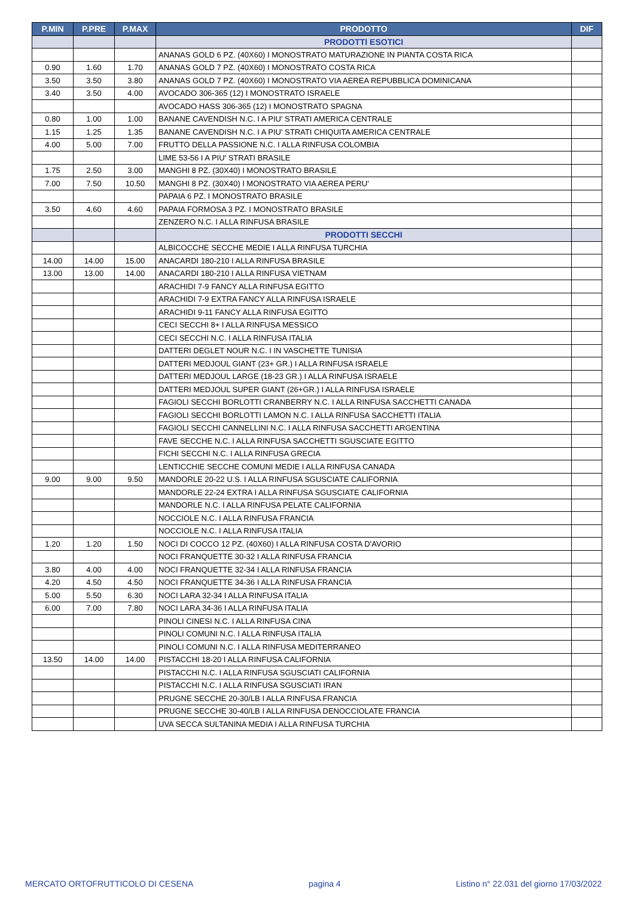| P.MIN | P.PRE | P.MAX | PRODOTTO | DIF |
| --- | --- | --- | --- | --- |
| | | | PRODOTTI ESOTICI | |
| | | | ANANAS GOLD 6 PZ. (40X60) I MONOSTRATO MATURAZIONE IN PIANTA COSTA RICA | |
| 0.90 | 1.60 | 1.70 | ANANAS GOLD 7 PZ. (40X60) I MONOSTRATO COSTA RICA | |
| 3.50 | 3.50 | 3.80 | ANANAS GOLD 7 PZ. (40X60) I MONOSTRATO VIA AEREA REPUBBLICA DOMINICANA | |
| 3.40 | 3.50 | 4.00 | AVOCADO 306-365 (12) I MONOSTRATO ISRAELE | |
| | | | AVOCADO HASS 306-365 (12) I MONOSTRATO SPAGNA | |
| 0.80 | 1.00 | 1.00 | BANANE CAVENDISH N.C. I A PIU' STRATI AMERICA CENTRALE | |
| 1.15 | 1.25 | 1.35 | BANANE CAVENDISH N.C. I A PIU' STRATI CHIQUITA AMERICA CENTRALE | |
| 4.00 | 5.00 | 7.00 | FRUTTO DELLA PASSIONE N.C. I ALLA RINFUSA COLOMBIA | |
| | | | LIME 53-56 I A PIU' STRATI BRASILE | |
| 1.75 | 2.50 | 3.00 | MANGHI 8 PZ. (30X40) I MONOSTRATO BRASILE | |
| 7.00 | 7.50 | 10.50 | MANGHI 8 PZ. (30X40) I MONOSTRATO VIA AEREA PERU' | |
| | | | PAPAIA 6 PZ. I MONOSTRATO BRASILE | |
| 3.50 | 4.60 | 4.60 | PAPAIA FORMOSA 3 PZ. I MONOSTRATO BRASILE | |
| | | | ZENZERO N.C. I ALLA RINFUSA BRASILE | |
| | | | PRODOTTI SECCHI | |
| | | | ALBICOCCHE SECCHE MEDIE I ALLA RINFUSA TURCHIA | |
| 14.00 | 14.00 | 15.00 | ANACARDI 180-210 I ALLA RINFUSA BRASILE | |
| 13.00 | 13.00 | 14.00 | ANACARDI 180-210 I ALLA RINFUSA VIETNAM | |
| | | | ARACHIDI 7-9 FANCY ALLA RINFUSA EGITTO | |
| | | | ARACHIDI 7-9 EXTRA FANCY ALLA RINFUSA ISRAELE | |
| | | | ARACHIDI 9-11 FANCY ALLA RINFUSA EGITTO | |
| | | | CECI SECCHI 8+ I ALLA RINFUSA MESSICO | |
| | | | CECI SECCHI N.C. I ALLA RINFUSA ITALIA | |
| | | | DATTERI DEGLET NOUR N.C. I IN VASCHETTE TUNISIA | |
| | | | DATTERI MEDJOUL GIANT (23+ GR.) I ALLA RINFUSA ISRAELE | |
| | | | DATTERI MEDJOUL LARGE (18-23 GR.) I ALLA RINFUSA ISRAELE | |
| | | | DATTERI MEDJOUL SUPER GIANT (26+GR.) I ALLA RINFUSA ISRAELE | |
| | | | FAGIOLI SECCHI BORLOTTI CRANBERRY N.C. I ALLA RINFUSA SACCHETTI CANADA | |
| | | | FAGIOLI SECCHI BORLOTTI LAMON N.C. I ALLA RINFUSA SACCHETTI ITALIA | |
| | | | FAGIOLI SECCHI CANNELLINI N.C. I ALLA RINFUSA SACCHETTI ARGENTINA | |
| | | | FAVE SECCHE N.C. I ALLA RINFUSA SACCHETTI SGUSCIATE EGITTO | |
| | | | FICHI SECCHI N.C. I ALLA RINFUSA GRECIA | |
| | | | LENTICCHIE SECCHE COMUNI MEDIE I ALLA RINFUSA CANADA | |
| 9.00 | 9.00 | 9.50 | MANDORLE 20-22 U.S. I ALLA RINFUSA SGUSCIATE CALIFORNIA | |
| | | | MANDORLE 22-24 EXTRA I ALLA RINFUSA SGUSCIATE CALIFORNIA | |
| | | | MANDORLE N.C. I ALLA RINFUSA PELATE CALIFORNIA | |
| | | | NOCCIOLE N.C. I ALLA RINFUSA FRANCIA | |
| | | | NOCCIOLE N.C. I ALLA RINFUSA ITALIA | |
| 1.20 | 1.20 | 1.50 | NOCI DI COCCO 12 PZ. (40X60) I ALLA RINFUSA COSTA D'AVORIO | |
| | | | NOCI FRANQUETTE 30-32 I ALLA RINFUSA FRANCIA | |
| 3.80 | 4.00 | 4.00 | NOCI FRANQUETTE 32-34 I ALLA RINFUSA FRANCIA | |
| 4.20 | 4.50 | 4.50 | NOCI FRANQUETTE 34-36 I ALLA RINFUSA FRANCIA | |
| 5.00 | 5.50 | 6.30 | NOCI LARA 32-34 I ALLA RINFUSA ITALIA | |
| 6.00 | 7.00 | 7.80 | NOCI LARA 34-36 I ALLA RINFUSA ITALIA | |
| | | | PINOLI CINESI N.C. I ALLA RINFUSA CINA | |
| | | | PINOLI COMUNI N.C. I ALLA RINFUSA ITALIA | |
| | | | PINOLI COMUNI N.C. I ALLA RINFUSA MEDITERRANEO | |
| 13.50 | 14.00 | 14.00 | PISTACCHI 18-20 I ALLA RINFUSA CALIFORNIA | |
| | | | PISTACCHI N.C. I ALLA RINFUSA SGUSCIATI CALIFORNIA | |
| | | | PISTACCHI N.C. I ALLA RINFUSA SGUSCIATI IRAN | |
| | | | PRUGNE SECCHE 20-30/LB I ALLA RINFUSA FRANCIA | |
| | | | PRUGNE SECCHE 30-40/LB I ALLA RINFUSA DENOCCIOLATE FRANCIA | |
| | | | UVA SECCA SULTANINA MEDIA I ALLA RINFUSA TURCHIA | |
MERCATO ORTOFRUTTICOLO DI CESENA pagina 4 Listino n° 22.031 del giorno 17/03/2022